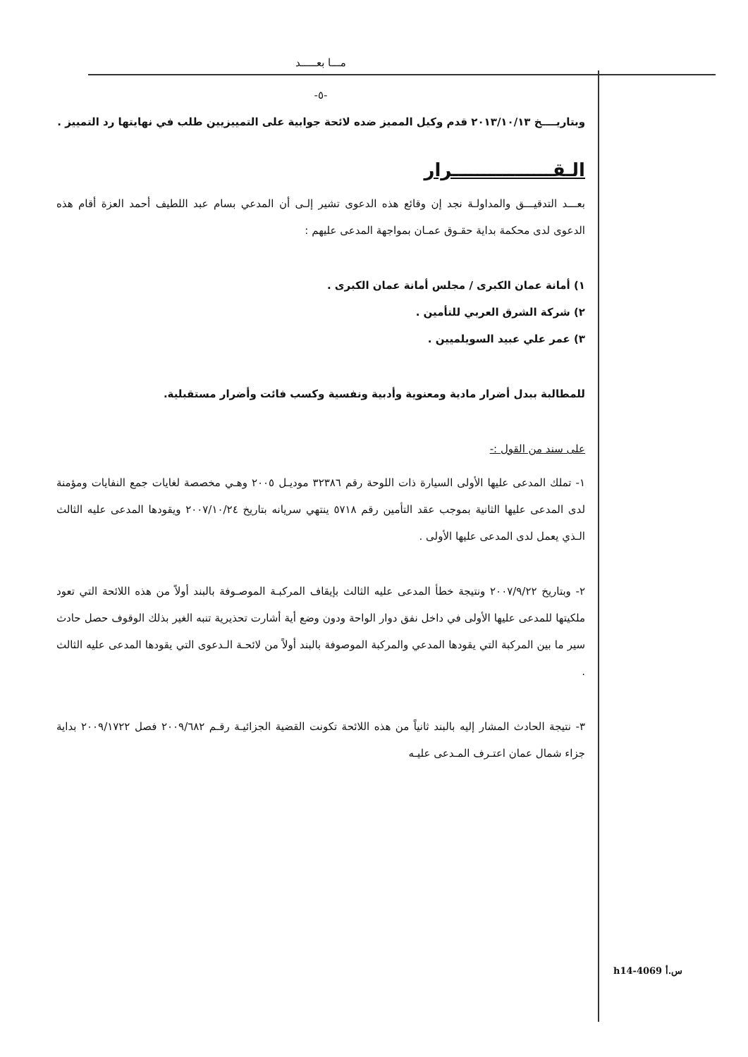مـــا بعـــــد
-٥-
وبتاريــــخ ٢٠١٣/١٠/١٣ قدم وكيل المميز ضده لائحة جوابية على التمييزيين طلب في نهايتها رد التمييز .
الـقــــــــــــــــرار
بعـــد التدقيـــق والمداولـة نجد إن وقائع هذه الدعوى تشير إلـى أن المدعي بسام عبد اللطيف أحمد العزة أقام هذه الدعوى لدى محكمة بداية حقـوق عمـان بمواجهة المدعى عليهم :
١) أمانة عمان الكبرى / مجلس أمانة عمان الكبرى .
٢) شركة الشرق العربي للتأمين .
٣) عمر علي عبيد السويلميين .
للمطالبة ببدل أضرار مادية ومعنوية وأدبية ونفسية وكسب فائت وأضرار مستقبلية.
على سند من القول :-
١- تملك المدعى عليها الأولى السيارة ذات اللوحة رقم ٣٢٣٨٦ موديـل ٢٠٠٥ وهـي مخصصة لغايات جمع النفايات ومؤمنة لدى المدعى عليها الثانية بموجب عقد التأمين رقم ٥٧١٨ ينتهي سريانه بتاريخ ٢٠٠٧/١٠/٢٤ ويقودها المدعى عليه الثالث الـذي يعمل لدى المدعى عليها الأولى .
٢- وبتاريخ ٢٠٠٧/٩/٢٢ ونتيجة خطأ المدعى عليه الثالث بإيقاف المركبـة الموصـوفة بالبند أولاً من هذه اللائحة التي تعود ملكيتها للمدعى عليها الأولى في داخل نفق دوار الواحة ودون وضع أية أشارت تحذيرية تنبه الغير بذلك الوقوف حصل حادث سير ما بين المركبة التي يقودها المدعي والمركبة الموصوفة بالبند أولاً من لائحـة الـدعوى التي يقودها المدعى عليه الثالث .
٣- نتيجة الحادث المشار إليه بالبند ثانياً من هذه اللائحة تكونت القضية الجزائيـة رقـم ٢٠٠٩/٦٨٢ فصل ٢٠٠٩/١٧٢٢ بداية جزاء شمال عمان اعتـرف المـدعى عليـه
h14-4069 س.أ